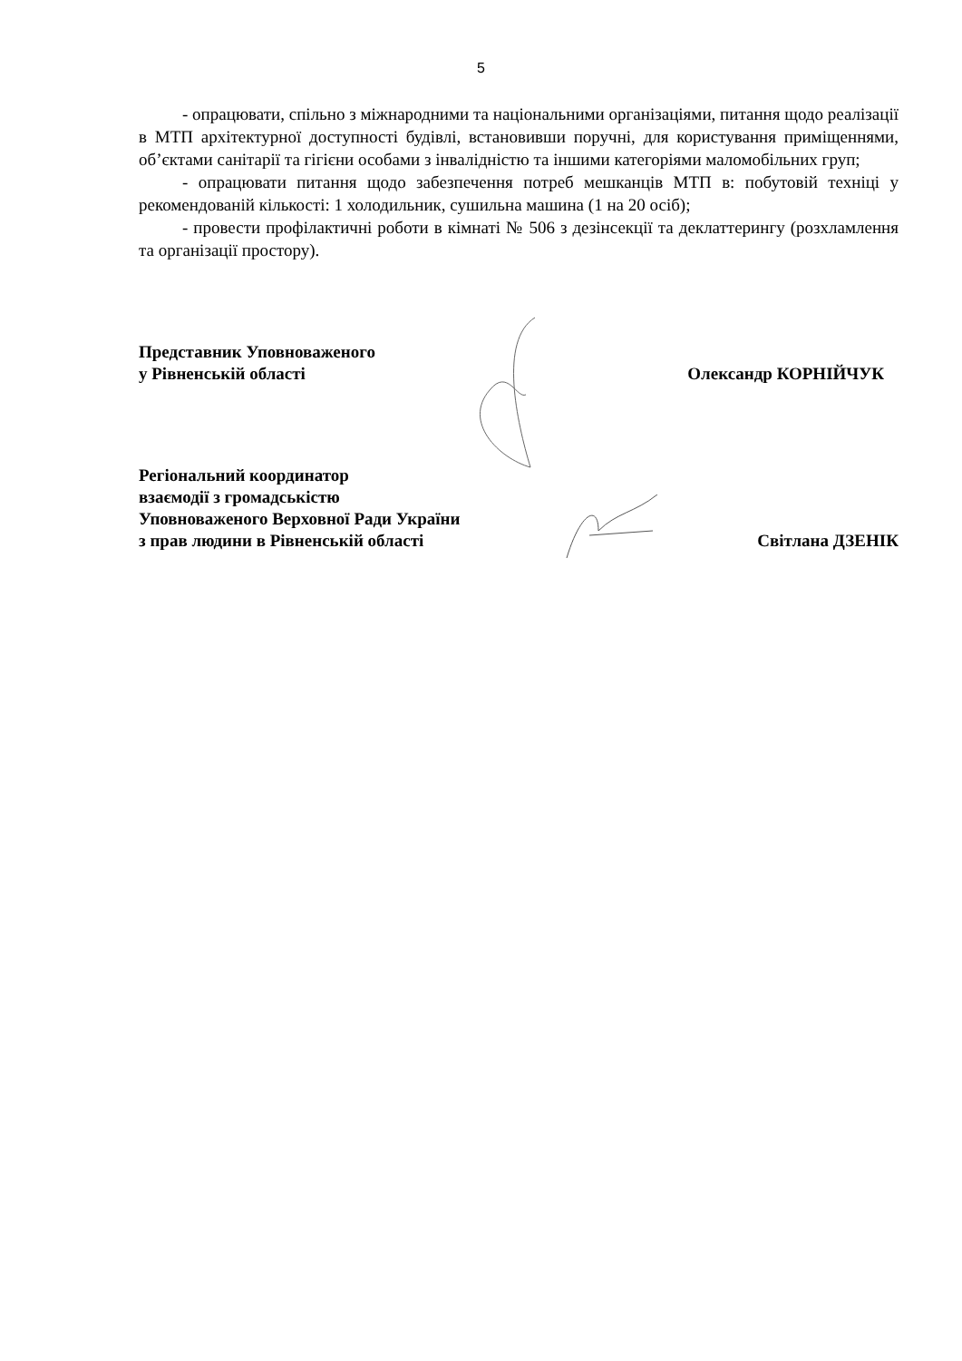5
- опрацювати, спільно з міжнародними та національними організаціями, питання щодо реалізації в МТП архітектурної доступності будівлі, встановивши поручні, для користування приміщеннями, об’єктами санітарії та гігієни особами з інвалідністю та іншими категоріями маломобільних груп;
- опрацювати питання щодо забезпечення потреб мешканців МТП в: побутовій техніці у рекомендованій кількості: 1 холодильник, сушильна машина (1 на 20 осіб);
- провести профілактичні роботи в кімнаті № 506 з дезінсекції та деклаттерингу (розхламлення та організації простору).
Представник Уповноваженого
у Рівненській області
Олександр КОРНІЙЧУК
Регіональний координатор
взаємодії з громадськістю
Уповноваженого Верховної Ради України
з прав людини в Рівненській області
Світлана ДЗЕНІК